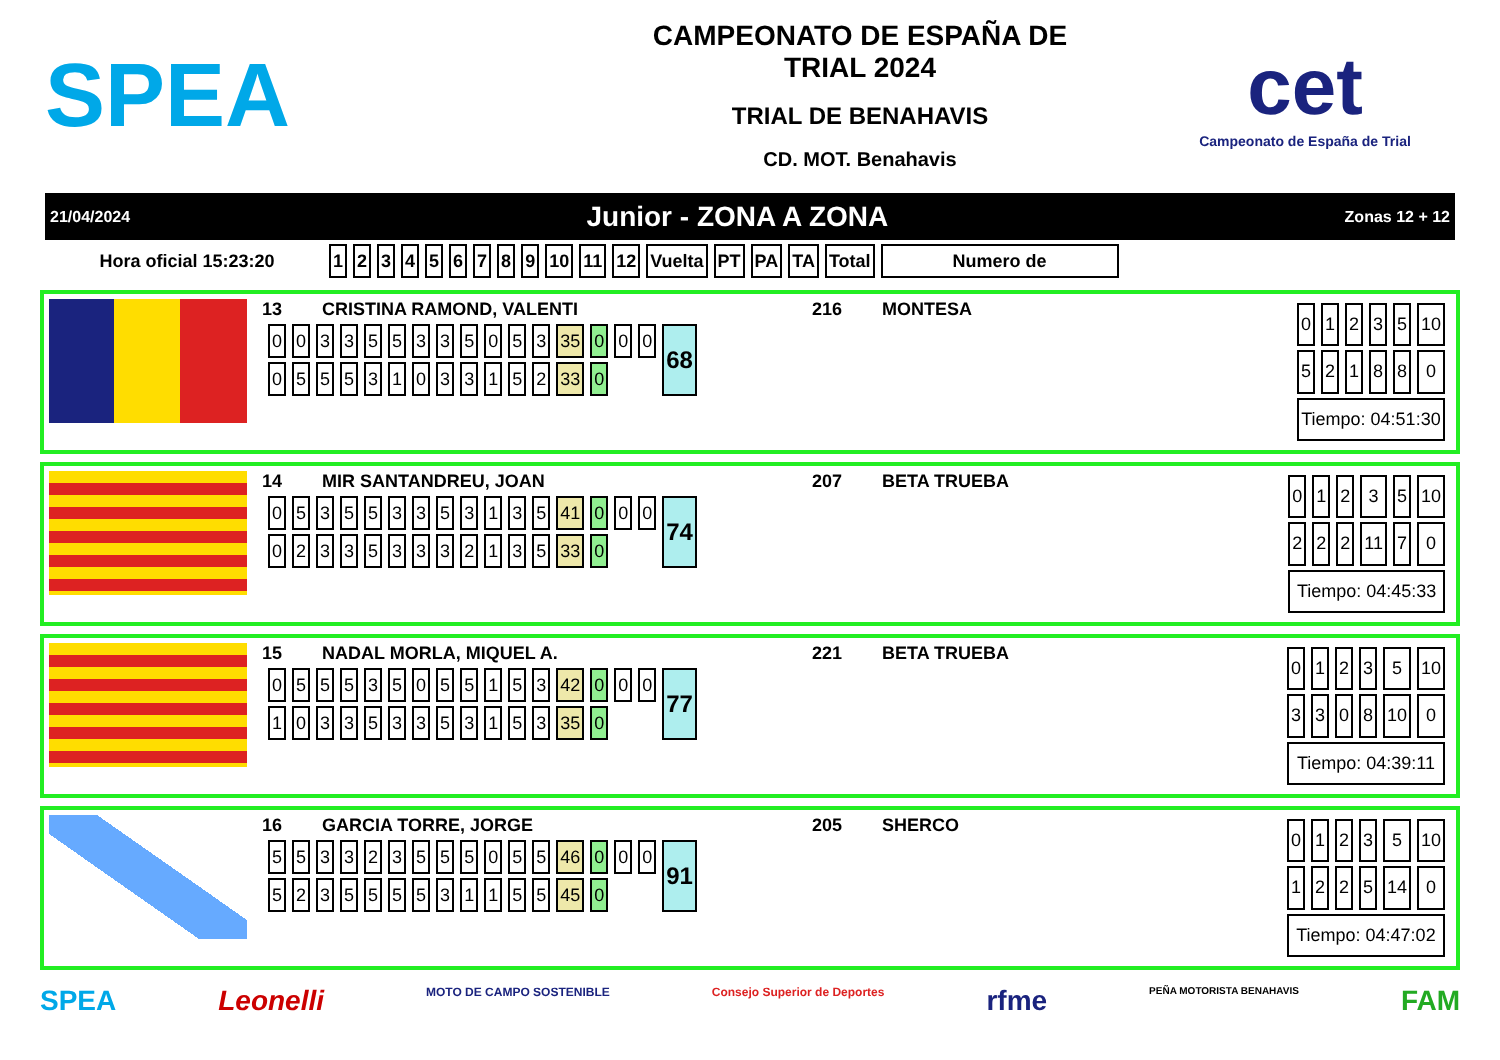SPEA
CAMPEONATO DE ESPAÑA DE
TRIAL 2024
TRIAL DE BENAHAVIS
CD. MOT. Benahavis
cet
Campeonato de España de Trial
21/04/2024 Junior - ZONA A ZONA Zonas 12 + 12
| Hora oficial 15:23:20 | 1 | 2 | 3 | 4 | 5 | 6 | 7 | 8 | 9 | 10 | 11 | 12 | Vuelta | PT | PA | TA | Total | Numero de |
13 CRISTINA RAMOND, VALENTI 216 MONTESA
| 0 | 0 | 3 | 3 | 5 | 5 | 3 | 3 | 5 | 0 | 5 | 3 | 35 | 0 | 0 | 0 | 68 |
| 0 | 5 | 5 | 5 | 3 | 1 | 0 | 3 | 3 | 1 | 5 | 2 | 33 | 0 | | | |
| 0 | 1 | 2 | 3 | 5 | 10 |
| 5 | 2 | 1 | 8 | 8 | 0 |
| Tiempo: 04:51:30 | | | | | |
14 MIR SANTANDREU, JOAN 207 BETA TRUEBA
| 0 | 5 | 3 | 5 | 5 | 3 | 3 | 5 | 3 | 1 | 3 | 5 | 41 | 0 | 0 | 0 | 74 |
| 0 | 2 | 3 | 3 | 5 | 3 | 3 | 3 | 2 | 1 | 3 | 5 | 33 | 0 | | | |
| 0 | 1 | 2 | 3 | 5 | 10 |
| 2 | 2 | 2 | 11 | 7 | 0 |
| Tiempo: 04:45:33 | | | | | |
15 NADAL MORLA, MIQUEL A. 221 BETA TRUEBA
| 0 | 5 | 5 | 5 | 3 | 5 | 0 | 5 | 5 | 1 | 5 | 3 | 42 | 0 | 0 | 0 | 77 |
| 1 | 0 | 3 | 3 | 5 | 3 | 3 | 5 | 3 | 1 | 5 | 3 | 35 | 0 | | | |
| 0 | 1 | 2 | 3 | 5 | 10 |
| 3 | 3 | 0 | 8 | 10 | 0 |
| Tiempo: 04:39:11 | | | | | |
16 GARCIA TORRE, JORGE 205 SHERCO
| 5 | 5 | 3 | 3 | 2 | 3 | 5 | 5 | 5 | 0 | 5 | 5 | 46 | 0 | 0 | 0 | 91 |
| 5 | 2 | 3 | 5 | 5 | 5 | 5 | 3 | 1 | 1 | 5 | 5 | 45 | 0 | | | |
| 0 | 1 | 2 | 3 | 5 | 10 |
| 1 | 2 | 2 | 5 | 14 | 0 |
| Tiempo: 04:47:02 | | | | | |
SPEA Leonelli MOTO DE CAMPO SOSTENIBLE Consejo Superior de Deportes rfme PEÑA MOTORISTA BENAHAVIS FAM